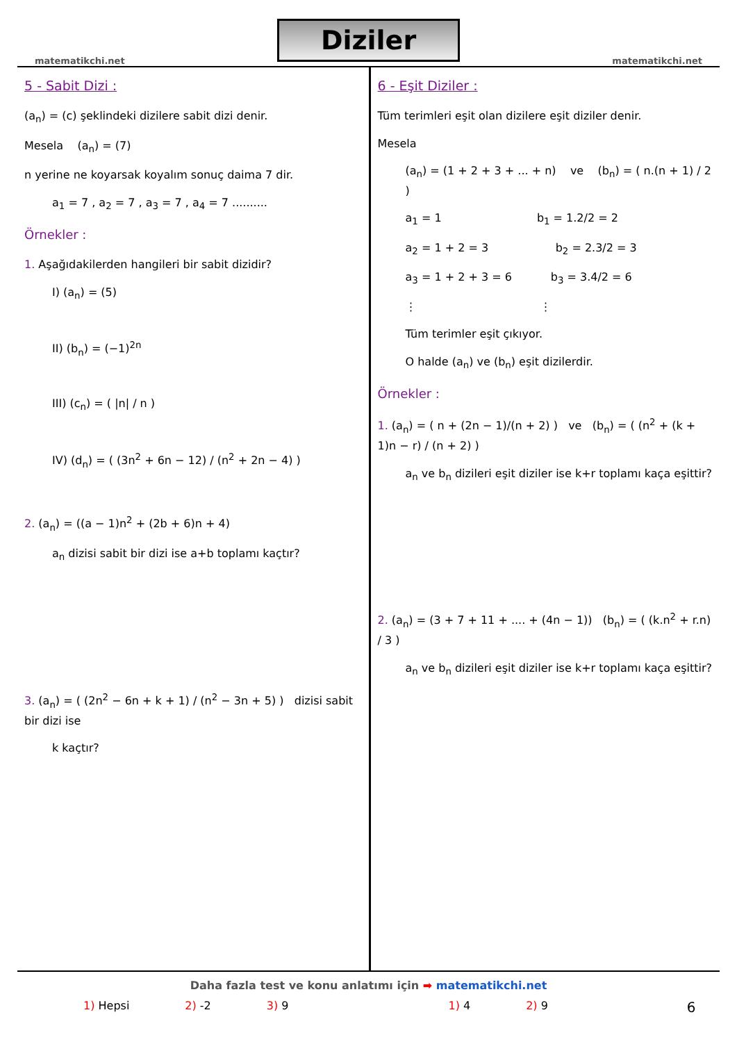matematikchi.net
Diziler
matematikchi.net
5 - Sabit Dizi :
(a<sub>n</sub>) = (c) şeklindeki dizilere sabit dizi denir.
Mesela (a<sub>n</sub>) = (7)
n yerine ne koyarsak koyalım sonuç daima 7 dir.
a<sub>1</sub> = 7 , a<sub>2</sub> = 7 , a<sub>3</sub> = 7 , a<sub>4</sub> = 7 ..........
Örnekler :
1. Aşağıdakilerden hangileri bir sabit dizidir?
I) (a<sub>n</sub>) = (5)
II) (b<sub>n</sub>) = (−1)<sup>2n</sup>
III) (c<sub>n</sub>) = ( |n| / n )
IV) (d<sub>n</sub>) = ( (3n<sup>2</sup> + 6n − 12) / (n<sup>2</sup> + 2n − 4) )
2. (a<sub>n</sub>) = ((a − 1)n<sup>2</sup> + (2b + 6)n + 4)
a<sub>n</sub> dizisi sabit bir dizi ise a+b toplamı kaçtır?
3. (a<sub>n</sub>) = ( (2n<sup>2</sup> − 6n + k + 1) / (n<sup>2</sup> − 3n + 5) ) dizisi sabit bir dizi ise
k kaçtır?
6 - Eşit Diziler :
Tüm terimleri eşit olan dizilere eşit diziler denir.
Mesela
(a<sub>n</sub>) = (1 + 2 + 3 + ... + n) ve (b<sub>n</sub>) = ( n.(n + 1) / 2 )
a<sub>1</sub> = 1 b<sub>1</sub> = 1.2/2 = 2
a<sub>2</sub> = 1 + 2 = 3 b<sub>2</sub> = 2.3/2 = 3
a<sub>3</sub> = 1 + 2 + 3 = 6 b<sub>3</sub> = 3.4/2 = 6
⋮ ⋮
Tüm terimler eşit çıkıyor.
O halde (a<sub>n</sub>) ve (b<sub>n</sub>) eşit dizilerdir.
Örnekler :
1. (a<sub>n</sub>) = ( n + (2n − 1)/(n + 2) ) ve (b<sub>n</sub>) = ( (n<sup>2</sup> + (k + 1)n − r) / (n + 2) )
a<sub>n</sub> ve b<sub>n</sub> dizileri eşit diziler ise k+r toplamı kaça eşittir?
2. (a<sub>n</sub>) = (3 + 7 + 11 + .... + (4n − 1)) (b<sub>n</sub>) = ( (k.n<sup>2</sup> + r.n) / 3 )
a<sub>n</sub> ve b<sub>n</sub> dizileri eşit diziler ise k+r toplamı kaça eşittir?
Daha fazla test ve konu anlatımı için ➡ matematikchi.net
1) Hepsi 2) -2 3) 9 1) 4 2) 9
6